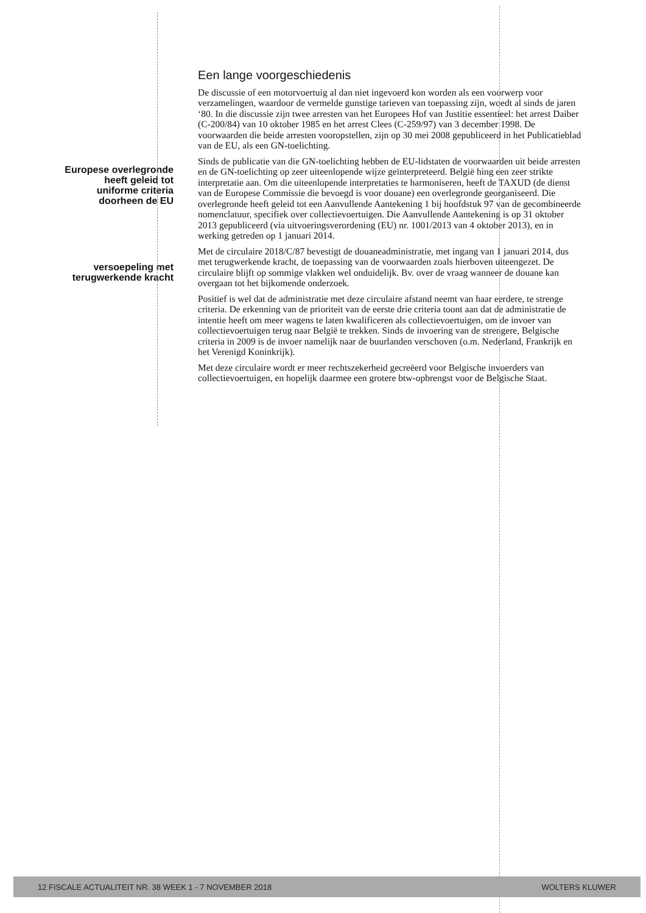Europese overlegronde
heeft geleid tot
uniforme criteria
doorheen de EU
versoepeling met
terugwerkende kracht
Een lange voorgeschiedenis
De discussie of een motorvoertuig al dan niet ingevoerd kon worden als een voorwerp voor verzamelingen, waardoor de vermelde gunstige tarieven van toepassing zijn, woedt al sinds de jaren ‘80. In die discussie zijn twee arresten van het Europees Hof van Justitie essentieel: het arrest Daiber (C-200/84) van 10 oktober 1985 en het arrest Clees (C-259/97) van 3 december 1998. De voorwaarden die beide arresten vooropstellen, zijn op 30 mei 2008 gepubliceerd in het Publicatieblad van de EU, als een GN-toelichting.
Sinds de publicatie van die GN-toelichting hebben de EU-lidstaten de voorwaarden uit beide arresten en de GN-toelichting op zeer uiteenlopende wijze geïnterpreteerd. België hing een zeer strikte interpretatie aan. Om die uiteenlopende interpretaties te harmoniseren, heeft de TAXUD (de dienst van de Europese Commissie die bevoegd is voor douane) een overlegronde georganiseerd. Die overlegronde heeft geleid tot een Aanvullende Aantekening 1 bij hoofdstuk 97 van de gecombineerde nomenclatuur, specifiek over collectievoertuigen. Die Aanvullende Aantekening is op 31 oktober 2013 gepubliceerd (via uitvoeringsverordening (EU) nr. 1001/2013 van 4 oktober 2013), en in werking getreden op 1 januari 2014.
Met de circulaire 2018/C/87 bevestigt de douaneadministratie, met ingang van 1 januari 2014, dus met terugwerkende kracht, de toepassing van de voorwaarden zoals hierboven uiteengezet. De circulaire blijft op sommige vlakken wel onduidelijk. Bv. over de vraag wanneer de douane kan overgaan tot het bijkomende onderzoek.
Positief is wel dat de administratie met deze circulaire afstand neemt van haar eerdere, te strenge criteria. De erkenning van de prioriteit van de eerste drie criteria toont aan dat de administratie de intentie heeft om meer wagens te laten kwalificeren als collectievoertuigen, om de invoer van collectievoertuigen terug naar België te trekken. Sinds de invoering van de strengere, Belgische criteria in 2009 is de invoer namelijk naar de buurlanden verschoven (o.m. Nederland, Frankrijk en het Verenigd Koninkrijk).
Met deze circulaire wordt er meer rechtszekerheid gecreëerd voor Belgische invoerders van collectievoertuigen, en hopelijk daarmee een grotere btw-opbrengst voor de Belgische Staat.
12 FISCALE ACTUALITEIT NR. 38 WEEK 1 - 7 NOVEMBER 2018 WOLTERS KLUWER